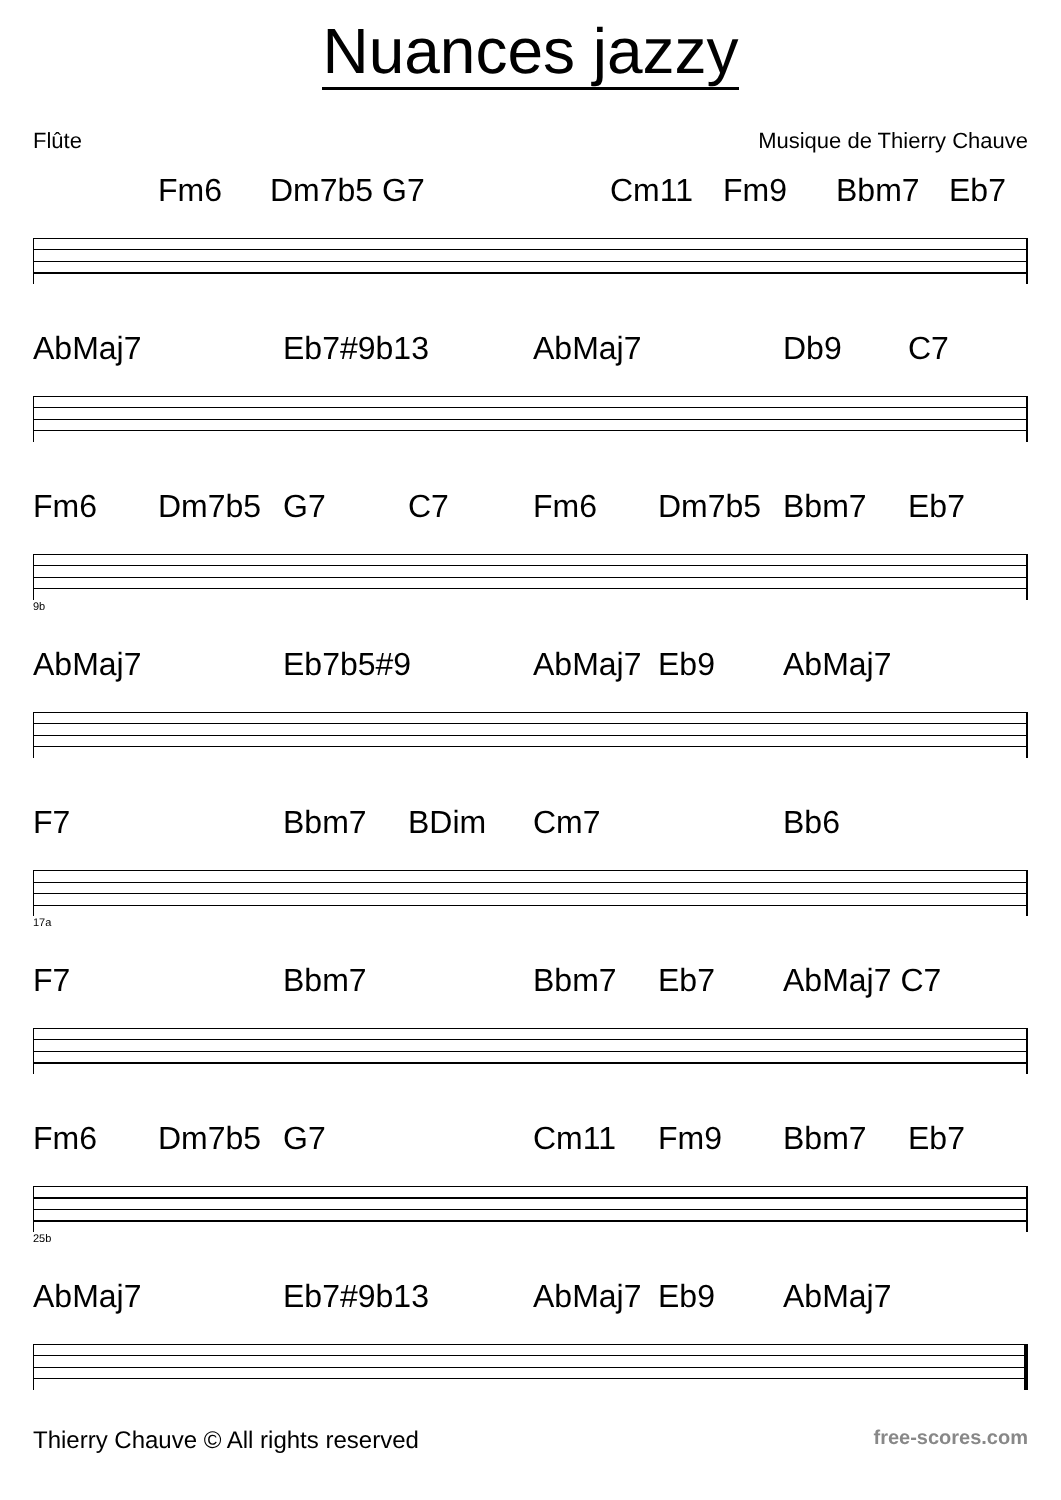Nuances jazzy
Flûte Musique de Thierry Chauve
Fm6 Dm7b5 G7 Cm11 Fm9 Bbm7 Eb7
AbMaj7 Eb7#9b13 AbMaj7 Db9 C7
Fm6 Dm7b5 G7 C7 Fm6 Dm7b5 Bbm7 Eb7
9b
AbMaj7 Eb7b5#9 AbMaj7 Eb9 AbMaj7
F7 Bbm7 BDim Cm7 Bb6
17a
F7 Bbm7 Bbm7 Eb7 AbMaj7 C7
Fm6 Dm7b5 G7 Cm11 Fm9 Bbm7 Eb7
25b
AbMaj7 Eb7#9b13 AbMaj7 Eb9 AbMaj7
Thierry Chauve © All rights reserved free-scores.com